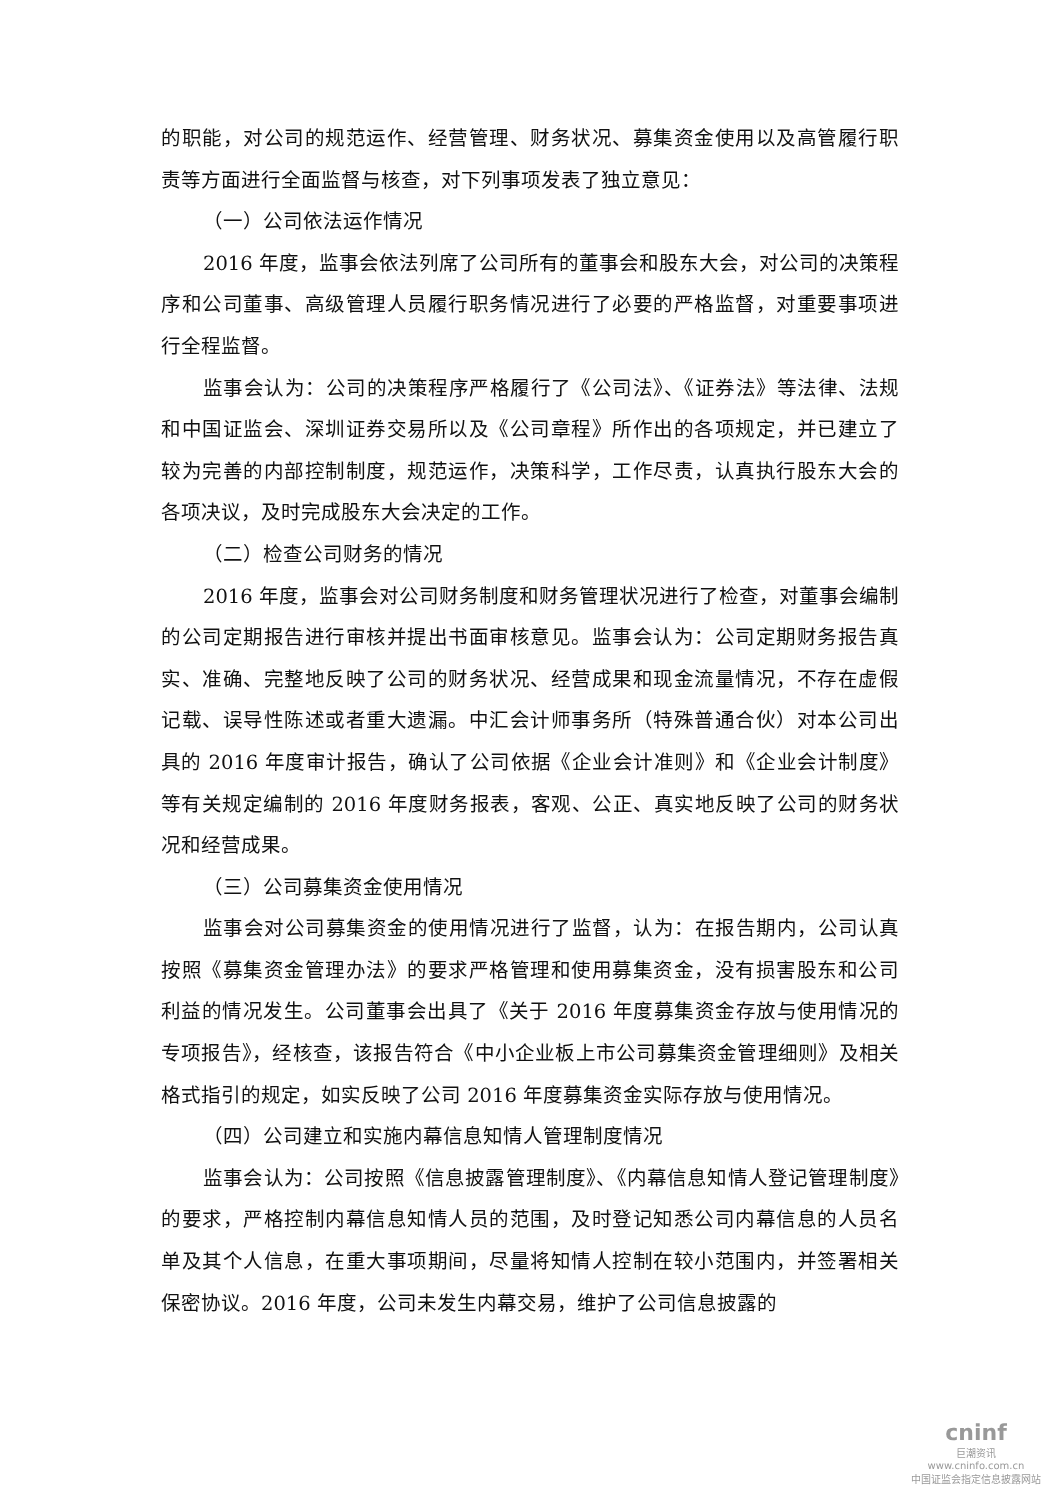的职能，对公司的规范运作、经营管理、财务状况、募集资金使用以及高管履行职责等方面进行全面监督与核查，对下列事项发表了独立意见：
（一）公司依法运作情况
2016 年度，监事会依法列席了公司所有的董事会和股东大会，对公司的决策程序和公司董事、高级管理人员履行职务情况进行了必要的严格监督，对重要事项进行全程监督。
监事会认为：公司的决策程序严格履行了《公司法》、《证券法》等法律、法规和中国证监会、深圳证券交易所以及《公司章程》所作出的各项规定，并已建立了较为完善的内部控制制度，规范运作，决策科学，工作尽责，认真执行股东大会的各项决议，及时完成股东大会决定的工作。
（二）检查公司财务的情况
2016 年度，监事会对公司财务制度和财务管理状况进行了检查，对董事会编制的公司定期报告进行审核并提出书面审核意见。监事会认为：公司定期财务报告真实、准确、完整地反映了公司的财务状况、经营成果和现金流量情况，不存在虚假记载、误导性陈述或者重大遗漏。中汇会计师事务所（特殊普通合伙）对本公司出具的 2016 年度审计报告，确认了公司依据《企业会计准则》和《企业会计制度》等有关规定编制的 2016 年度财务报表，客观、公正、真实地反映了公司的财务状况和经营成果。
（三）公司募集资金使用情况
监事会对公司募集资金的使用情况进行了监督，认为：在报告期内，公司认真按照《募集资金管理办法》的要求严格管理和使用募集资金，没有损害股东和公司利益的情况发生。公司董事会出具了《关于 2016 年度募集资金存放与使用情况的专项报告》，经核查，该报告符合《中小企业板上市公司募集资金管理细则》及相关格式指引的规定，如实反映了公司 2016 年度募集资金实际存放与使用情况。
（四）公司建立和实施内幕信息知情人管理制度情况
监事会认为：公司按照《信息披露管理制度》、《内幕信息知情人登记管理制度》的要求，严格控制内幕信息知情人员的范围，及时登记知悉公司内幕信息的人员名单及其个人信息，在重大事项期间，尽量将知情人控制在较小范围内，并签署相关保密协议。2016 年度，公司未发生内幕交易，维护了公司信息披露的
cninf
巨潮资讯
www.cninfo.com.cn
中国证监会指定信息披露网站